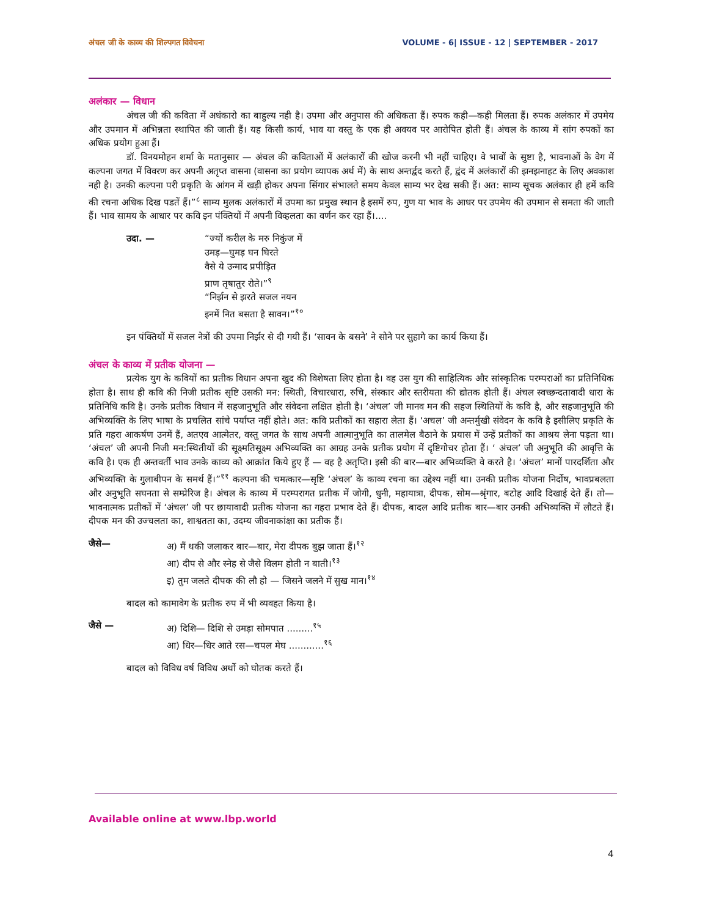अंचल जी के काव्य की शिल्पगत विवेचना VOLUME - 6| ISSUE - 12 | SEPTEMBER - 2017
अलंकार — विधान
अंचल जी की कविता में अधंकारो का बाहुल्य नही है। उपमा और अनुपास की अधिकता हैं। रुपक कही—कही मिलता हैं। रुपक अलंकार में उपमेय और उपमान में अभिन्नता स्थापित की जाती हैं। यह किसी कार्य, भाव या वस्तु के एक ही अवयव पर आरोपित होती हैं। अंचल के काव्य में सांग रुपकों का अधिक प्रयोग हुआ हैं।
डॉ. विनयमोहन शर्मा के मतानुसार — अंचल की कविताओं में अलंकारों की खोज करनी भी नहीं चाहिए। वे भावों के सुष्टा है, भावनाओं के वेग में कल्पना जगत में विवरण कर अपनी अतृप्त वासना (वासना का प्रयोग व्यापक अर्थ में) के साथ अन्तर्द्वद करते हैं, द्वंद में अलंकारों की झनझनाहट के लिए अवकाश नही है। उनकी कल्पना परी प्रकृति के आंगन में खड़ी होकर अपना सिंगार संभालते समय केवल साम्य भर देख सकी हैं। अत: साम्य सूचक अलंकार ही हमें कवि की रचना अधिक दिख पडतें हैं।”<sup>८</sup> साम्य मुलक अलंकारों में उपमा का प्रमुख स्थान है इसमें रुप, गुण या भाव के आधर पर उपमेय की उपमान से समता की जाती हैं। भाव सामय के आधार पर कवि इन पंक्तियों में अपनी विव्हलता का वर्णन कर रहा हैं।....
उदा. — “ज्यों करील के मरु निकुंज में
उमड़—घुमड़ घन घिरते
वैसे ये उन्माद प्रपीड़ित
प्राण तृषातुर रोते।”<sup>९</sup>
“निर्झन से झरते सजल नयन
इनमें नित बसता है सावन।”<sup>१०</sup>
इन पंक्तियों में सजल नेत्रों की उपमा निर्झर से दी गयी हैं। ‘सावन के बसने’ ने सोने पर सुहागे का कार्य किया हैं।
अंचल के काव्य में प्रतीक योजना —
प्रत्येक युग के कवियों का प्रतीक विधान अपना खुद की विशेषता लिए होता है। वह उस युग की साहित्यिक और सांस्कृतिक परम्पराओं का प्रतिनिधिक होता है। साथ ही कवि की निजी प्रतीक सृष्टि उसकी मन: स्थिती, विचारधारा, रुचि, संस्कार और स्तरीयता की द्योतक होती हैं। अंचल स्वच्छन्दतावादी धारा के प्रतिनिधि कवि है। उनके प्रतीक विधान में सहजानुभूति और संवेदना लक्षित होती है। ‘अंचल’ जी मानव मन की सहज स्थितियों के कवि है, और सहजानुभूति की अभिव्यक्ति के लिए भाषा के प्रचलित सांचे पर्याप्त नहीं होते। अत: कवि प्रतीकों का सहारा लेता हैं। ‘अचल’ जी अन्तर्मुखी संवेदन के कवि है इसीलिए प्रकृति के प्रति गहरा आकर्षण उनमें हैं, अतएव आत्मेतर, वस्तु जगत के साथ अपनी आत्मानुभूति का तालमेल बैठाने के प्रयास में उन्हें प्रतीकों का आश्रय लेना पड़ता था। ‘अंचल’ जी अपनी निजी मन:स्थितीयों की सूक्ष्मतिसूक्ष्म अभिव्यक्ति का आग्रह उनके प्रतीक प्रयोग में दृष्टिगोचर होता हैं। ‘ अंचल’ जी अनुभूति की आवृत्ति के कवि है। एक ही अन्तवर्ती भाव उनके काव्य को आक्रांत किये हुए हैं — वह है अतृप्ति। इसी की बार—बार अभिव्यक्ति वे करते है। ‘अंचल’ मानों पारदर्शिता और अभिव्यक्ति के गुलाबीपन के समर्थ हैं।”<sup>११</sup> कल्पना की चमत्कार—सृष्टि ‘अंचल’ के काव्य रचना का उद्देश्य नहीं था। उनकी प्रतीक योजना निर्दोष, भावप्रबलता और अनुभूति सघनता से सम्प्रेरिज है। अंचल के काव्य में परम्परागत प्रतीक में जोगी, धुनी, महायात्रा, दीपक, सोम—श्रृंगार, बटोह आदि दिखाई देते हैं। तो—भावनात्मक प्रतीकों में ‘अंचल’ जी पर छायावादी प्रतीक योजना का गहरा प्रभाव देते हैं। दीपक, बादल आदि प्रतीक बार—बार उनकी अभिव्यक्ति में लौटते हैं। दीपक मन की उज्चलता का, शाश्वतता का, उदम्य जीवनाकांक्षा का प्रतीक हैं।
जैसे— अ) मैं थकी जलाकर बार—बार, मेरा दीपक बुझ जाता हैं।<sup>१२</sup>
आ) दीप से और स्नेह से जैसे विलम होती न बाती।<sup>१३</sup>
इ) तुम जलते दीपक की लौ हो — जिसने जलने में सुख मान।<sup>१४</sup>
बादल को कामावेग के प्रतीक रुप में भी व्यवहत किया है।
जैसे — अ) दिशि— दिशि से उमड़ा सोमपात .........<sup>१५</sup>
आ) धिर—धिर आते रस—चपल मेघ ............<sup>१६</sup>
बादल को विविध वर्ष विविध अर्थो को घोतक करते हैं।
Available online at www.lbp.world
4